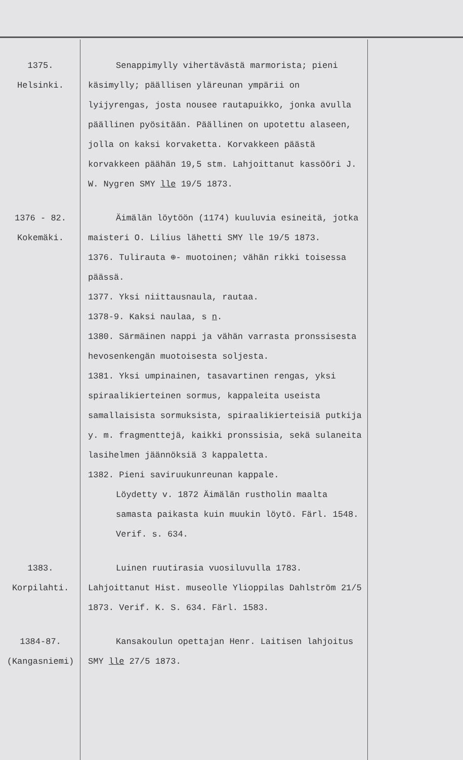1375.
Helsinki.
Senappimylly vihertävästä marmorista; pieni käsimylly; päällisen yläreunan ympärii on lyijyrengas, josta nousee rautapuikko, jonka avulla päällinen pyösitään. Päällinen on upotettu alaseen, jolla on kaksi korvaketta. Korvakkeen päästä korvakkeen päähän 19,5 stm. Lahjoittanut kassööri J. W. Nygren SMY lle 19/5 1873.
1376 - 82.
Kokemäki.
Äimälän löytöön (1174) kuuluvia esineitä, jotka maisteri O. Lilius lähetti SMY lle 19/5 1873.
1376. Tulirauta ⊕- muotoinen; vähän rikki toisessa päässä.
1377. Yksi niittausnaula, rautaa.
1378-9. Kaksi naulaa, s n.
1380. Särmäinen nappi ja vähän varrasta pronssisesta hevosenkengän muotoisesta soljesta.
1381. Yksi umpinainen, tasavartinen rengas, yksi spiraalikierteinen sormus, kappaleita useista samallaisista sormuksista, spiraalikierteisiä putkija y. m. fragmenttejä, kaikki pronssisia, sekä sulaneita lasihelmen jäännöksiä 3 kappaletta.
1382. Pieni saviruukunreunan kappale.
Löydetty v. 1872 Äimälän rustholin maalta samasta paikasta kuin muukin löytö. Färl. 1548. Verif. s. 634.
1383.
Korpilahti.
Luinen ruutirasia vuosiluvulla 1783. Lahjoittanut Hist. museolle Ylioppilas Dahlström 21/5 1873. Verif. K. S. 634. Färl. 1583.
1384-87.
(Kangasniemi)
Kansakoulun opettajan Henr. Laitisen lahjoitus SMY lle 27/5 1873.